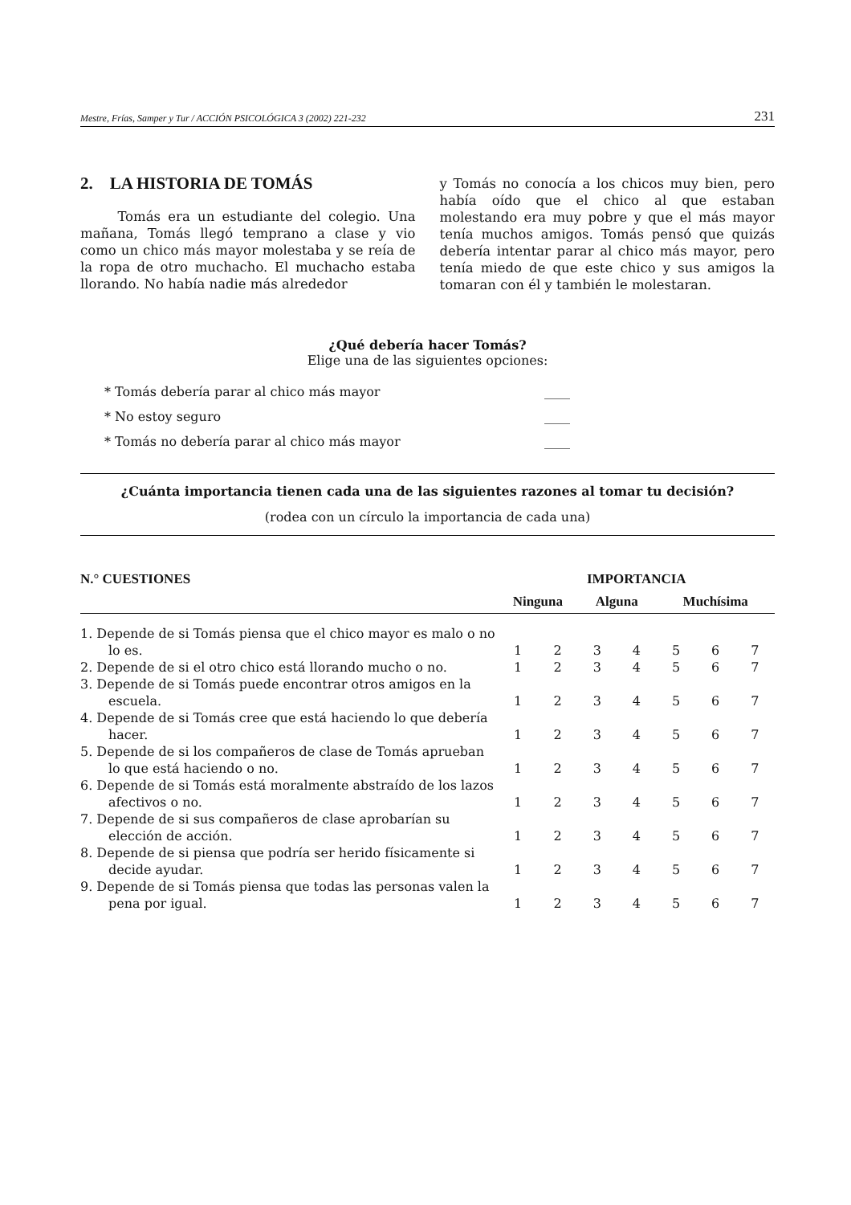Mestre, Frías, Samper y Tur / ACCIÓN PSICOLÓGICA 3 (2002) 221-232 231
2. LA HISTORIA DE TOMÁS
Tomás era un estudiante del colegio. Una mañana, Tomás llegó temprano a clase y vio como un chico más mayor molestaba y se reía de la ropa de otro muchacho. El muchacho estaba llorando. No había nadie más alrededor
y Tomás no conocía a los chicos muy bien, pero había oído que el chico al que estaban molestando era muy pobre y que el más mayor tenía muchos amigos. Tomás pensó que quizás debería intentar parar al chico más mayor, pero tenía miedo de que este chico y sus amigos la tomaran con él y también le molestaran.
¿Qué debería hacer Tomás?
Elige una de las siguientes opciones:
* Tomás debería parar al chico más mayor ____
* No estoy seguro ____
* Tomás no debería parar al chico más mayor ____
¿Cuánta importancia tienen cada una de las siguientes razones al tomar tu decisión?
(rodea con un círculo la importancia de cada una)
| N.° CUESTIONES | IMPORTANCIA | | | | | | |
| --- | --- | --- | --- | --- | --- | --- | --- |
| | Ninguna | | Alguna | | Muchísima | | |
| 1. Depende de si Tomás piensa que el chico mayor es malo o no lo es. | 1 | 2 | 3 | 4 | 5 | 6 | 7 |
| 2. Depende de si el otro chico está llorando mucho o no. | 1 | 2 | 3 | 4 | 5 | 6 | 7 |
| 3. Depende de si Tomás puede encontrar otros amigos en la escuela. | 1 | 2 | 3 | 4 | 5 | 6 | 7 |
| 4. Depende de si Tomás cree que está haciendo lo que debería hacer. | 1 | 2 | 3 | 4 | 5 | 6 | 7 |
| 5. Depende de si los compañeros de clase de Tomás aprueban lo que está haciendo o no. | 1 | 2 | 3 | 4 | 5 | 6 | 7 |
| 6. Depende de si Tomás está moralmente abstraído de los lazos afectivos o no. | 1 | 2 | 3 | 4 | 5 | 6 | 7 |
| 7. Depende de si sus compañeros de clase aprobarían su elección de acción. | 1 | 2 | 3 | 4 | 5 | 6 | 7 |
| 8. Depende de si piensa que podría ser herido físicamente si decide ayudar. | 1 | 2 | 3 | 4 | 5 | 6 | 7 |
| 9. Depende de si Tomás piensa que todas las personas valen la pena por igual. | 1 | 2 | 3 | 4 | 5 | 6 | 7 |